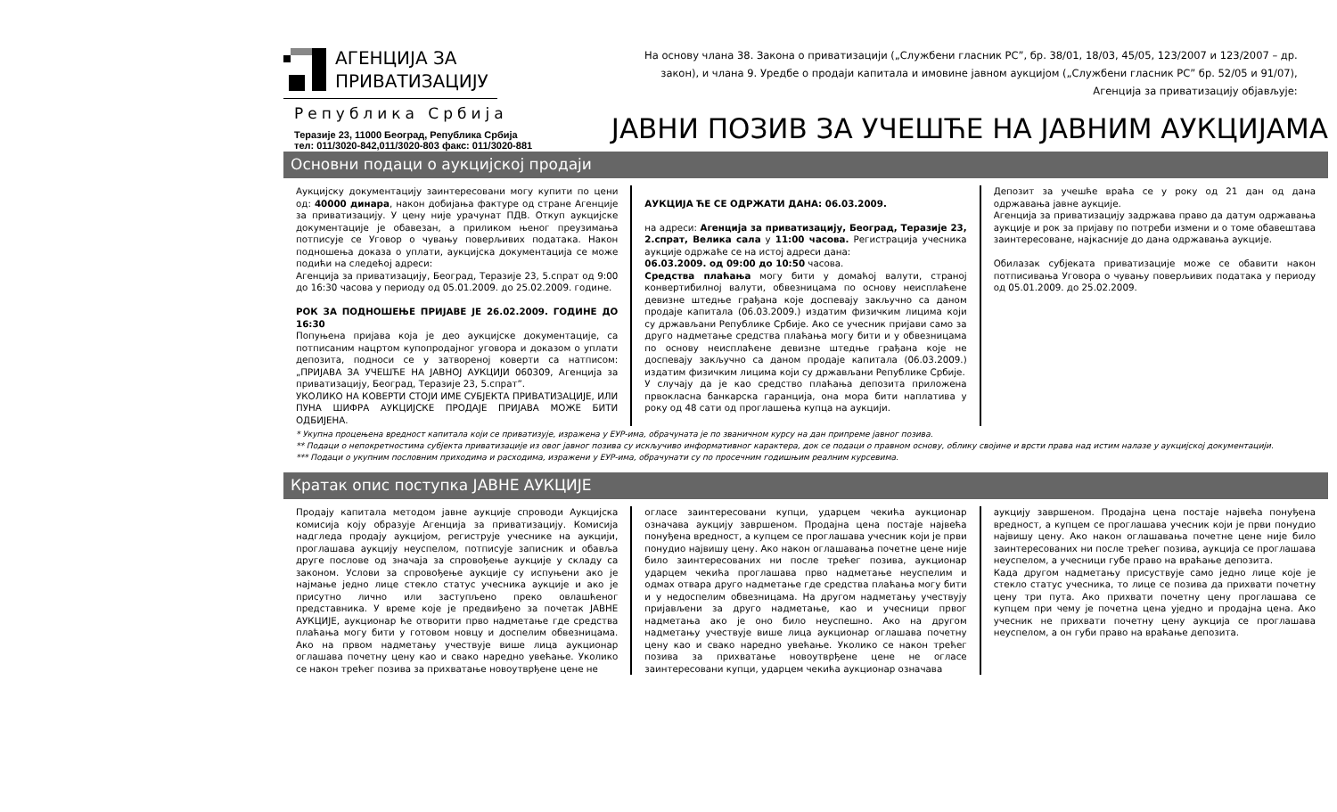АГЕНЦИЈА ЗА
ПРИВАТИЗАЦИЈУ
Република Србија
Теразије 23, 11000 Београд, Република Србија
тел: 011/3020-842,011/3020-803 факс: 011/3020-881
На основу члана 38. Закона о приватизацији („Службени гласник РС”, бр. 38/01, 18/03, 45/05, 123/2007 и 123/2007 – др. закон), и члана 9. Уредбе о продаји капитала и имовине јавном аукцијом („Службени гласник РС” бр. 52/05 и 91/07), Агенција за приватизацију објављује:
ЈАВНИ ПОЗИВ ЗА УЧЕШЋЕ НА ЈАВНИМ АУКЦИЈАМА
Основни подаци о аукцијској продаји
Аукцијску документацију заинтересовани могу купити по цени од: 40000 динара, након добијања фактуре од стране Агенције за приватизацију. У цену није урачунат ПДВ. Откуп аукцијске документације је обавезан, а приликом њеног преузимања потписује се Уговор о чувању поверљивих података. Након подношења доказа о уплати, аукцијска документација се може подићи на следећој адреси:
Агенција за приватизацију, Београд, Теразије 23, 5.спрат од 9:00 до 16:30 часова у периоду од 05.01.2009. до 25.02.2009. године.
РОК ЗА ПОДНОШЕЊЕ ПРИЈАВЕ ЈЕ 26.02.2009. ГОДИНЕ ДО 16:30
Попуњена пријава која је део аукцијске документације, са потписаним нацртом купопродајног уговора и доказом о уплати депозита, подноси се у затвореној коверти са натписом: „ПРИЈАВА ЗА УЧЕШЋЕ НА ЈАВНОЈ АУКЦИЈИ 060309, Агенција за приватизацију, Београд, Теразије 23, 5.спрат”.
УКОЛИКО НА КОВЕРТИ СТОЈИ ИМЕ СУБЈЕКТА ПРИВАТИЗАЦИЈЕ, ИЛИ ПУНА ШИФРА АУКЦИЈСКЕ ПРОДАЈЕ ПРИЈАВА МОЖЕ БИТИ ОДБИЈЕНА.
АУКЦИЈА ЋЕ СЕ ОДРЖАТИ ДАНА: 06.03.2009.
на адреси: Агенција за приватизацију, Београд, Теразије 23, 2.спрат, Велика сала у 11:00 часова. Регистрација учесника аукције одржаће се на истој адреси дана:
06.03.2009. од 09:00 до 10:50 часова.
Средства плаћања могу бити у домаћој валути, страној конвертибилној валути, обвезницама по основу неисплаћене девизне штедње грађана које доспевају закључно са даном продаје капитала (06.03.2009.) издатим физичким лицима који су држављани Републике Србије. Ако се учесник пријави само за друго надметање средства плаћања могу бити и у обвезницама по основу неисплаћене девизне штедње грађана које не доспевају закључно са даном продаје капитала (06.03.2009.) издатим физичким лицима који су држављани Републике Србије.
У случају да је као средство плаћања депозита приложена првокласна банкарска гаранција, она мора бити наплатива у року од 48 сати од проглашења купца на аукцији.
Депозит за учешће враћа се у року од 21 дан од дана одржавања јавне аукције.
Агенција за приватизацију задржава право да датум одржавања аукције и рок за пријаву по потреби измени и о томе обавештава заинтересоване, најкасније до дана одржавања аукције.
Обилазак субјеката приватизације може се обавити након потписивања Уговора о чувању поверљивих података у периоду од 05.01.2009. до 25.02.2009.
* Укупна процењена вредност капитала који се приватизује, изражена у ЕУР-има, обрачуната је по званичном курсу на дан припреме јавног позива.
** Подаци о непокретностима субјекта приватизације из овог јавног позива су искључиво информативног карактера, док се подаци о правном основу, облику својине и врсти права над истим налазе у аукцијској документацији.
*** Подаци о укупним пословним приходима и расходима, изражени у ЕУР-има, обрачунати су по просечним годишњим реалним курсевима.
Кратак опис поступка ЈАВНЕ АУКЦИЈЕ
Продају капитала методом јавне аукције спроводи Аукцијска комисија коју образује Агенција за приватизацију. Комисија надгледа продају аукцијом, региструје учеснике на аукцији, проглашава аукцију неуспелом, потписује записник и обавља друге послове од значаја за спровођење аукције у складу са законом. Услови за спровођење аукције су испуњени ако је најмање једно лице стекло статус учесника аукције и ако је присутно лично или заступљено преко овлашћеног представника. У време које је предвиђено за почетак ЈАВНЕ АУКЦИЈЕ, аукционар ће отворити прво надметање где средства плаћања могу бити у готовом новцу и доспелим обвезницама. Ако на првом надметању учествује више лица аукционар оглашава почетну цену као и свако наредно увећање. Уколико се након трећег позива за прихватање новоутврђене цене не
огласе заинтересовани купци, ударцем чекића аукционар означава аукцију завршеном. Продајна цена постаје највећа понуђена вредност, а купцем се проглашава учесник који је први понудио највишу цену. Ако након оглашавања почетне цене није било заинтересованих ни после трећег позива, аукционар ударцем чекића проглашава прво надметање неуспелим и одмах отвара друго надметање где средства плаћања могу бити и у недоспелим обвезницама. На другом надметању учествују пријављени за друго надметање, као и учесници првог надметања ако је оно било неуспешно. Ако на другом надметању учествује више лица аукционар оглашава почетну цену као и свако наредно увећање. Уколико се након трећег позива за прихватање новоутврђене цене не огласе заинтересовани купци, ударцем чекића аукционар означава
аукцију завршеном. Продајна цена постаје највећа понуђена вредност, а купцем се проглашава учесник који је први понудио највишу цену. Ако након оглашавања почетне цене није било заинтересованих ни после трећег позива, аукција се проглашава неуспелом, а учесници губе право на враћање депозита.
Када другом надметању присуствује само једно лице које је стекло статус учесника, то лице се позива да прихвати почетну цену три пута. Ако прихвати почетну цену проглашава се купцем при чему је почетна цена уједно и продајна цена. Ако учесник не прихвати почетну цену аукција се проглашава неуспелом, а он губи право на враћање депозита.